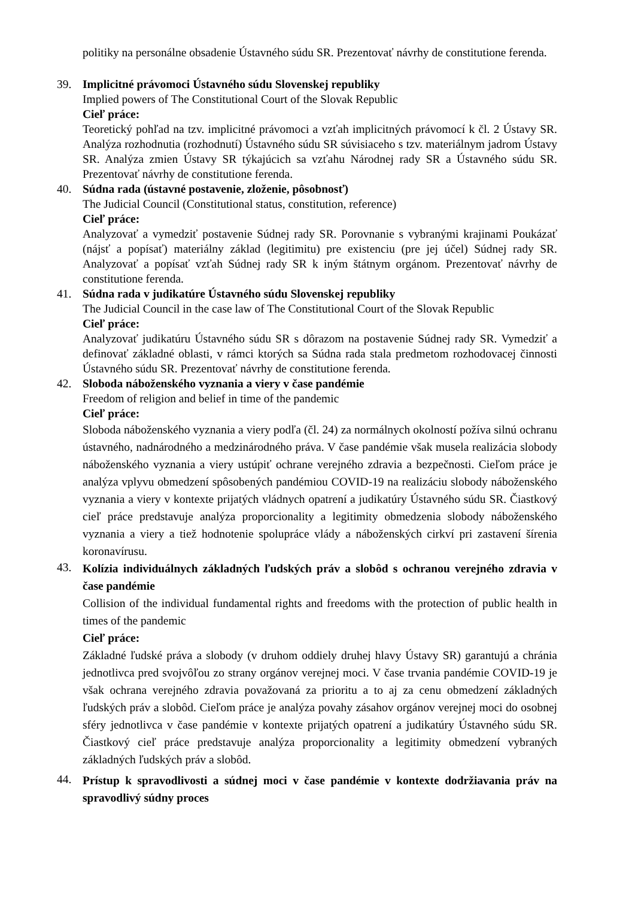politiky na personálne obsadenie Ústavného súdu SR. Prezentovať návrhy de constitutione ferenda.
39. Implicitné právomoci Ústavného súdu Slovenskej republiky
Implied powers of The Constitutional Court of the Slovak Republic
Cieľ práce:
Teoretický pohľad na tzv. implicitné právomoci a vzťah implicitných právomocí k čl. 2 Ústavy SR. Analýza rozhodnutia (rozhodnutí) Ústavného súdu SR súvisiaceho s tzv. materiálnym jadrom Ústavy SR. Analýza zmien Ústavy SR týkajúcich sa vzťahu Národnej rady SR a Ústavného súdu SR. Prezentovať návrhy de constitutione ferenda.
40. Súdna rada (ústavné postavenie, zloženie, pôsobnosť)
The Judicial Council (Constitutional status, constitution, reference)
Cieľ práce:
Analyzovať a vymedziť postavenie Súdnej rady SR. Porovnanie s vybranými krajinami Poukázať (nájsť a popísať) materiálny základ (legitimitu) pre existenciu (pre jej účel) Súdnej rady SR. Analyzovať a popísať vzťah Súdnej rady SR k iným štátnym orgánom. Prezentovať návrhy de constitutione ferenda.
41. Súdna rada v judikatúre Ústavného súdu Slovenskej republiky
The Judicial Council in the case law of The Constitutional Court of the Slovak Republic
Cieľ práce:
Analyzovať judikatúru Ústavného súdu SR s dôrazom na postavenie Súdnej rady SR. Vymedziť a definovať základné oblasti, v rámci ktorých sa Súdna rada stala predmetom rozhodovacej činnosti Ústavného súdu SR. Prezentovať návrhy de constitutione ferenda.
42. Sloboda náboženského vyznania a viery v čase pandémie
Freedom of religion and belief in time of the pandemic
Cieľ práce:
Sloboda náboženského vyznania a viery podľa (čl. 24) za normálnych okolností požíva silnú ochranu ústavného, nadnárodného a medzinárodného práva. V čase pandémie však musela realizácia slobody náboženského vyznania a viery ustúpiť ochrane verejného zdravia a bezpečnosti. Cieľom práce je analýza vplyvu obmedzení spôsobených pandémiou COVID-19 na realizáciu slobody náboženského vyznania a viery v kontexte prijatých vládnych opatrení a judikatúry Ústavného súdu SR. Čiastkový cieľ práce predstavuje analýza proporcionality a legitimity obmedzenia slobody náboženského vyznania a viery a tiež hodnotenie spolupráce vlády a náboženských cirkví pri zastavení šírenia koronavírusu.
43.
Kolízia individuálnych základných ľudských práv a slobôd s ochranou verejného zdravia v čase pandémie
Collision of the individual fundamental rights and freedoms with the protection of public health in times of the pandemic
Cieľ práce:
Základné ľudské práva a slobody (v druhom oddiely druhej hlavy Ústavy SR) garantujú a chránia jednotlivca pred svojvôľou zo strany orgánov verejnej moci. V čase trvania pandémie COVID-19 je však ochrana verejného zdravia považovaná za prioritu a to aj za cenu obmedzení základných ľudských práv a slobôd. Cieľom práce je analýza povahy zásahov orgánov verejnej moci do osobnej sféry jednotlivca v čase pandémie v kontexte prijatých opatrení a judikatúry Ústavného súdu SR. Čiastkový cieľ práce predstavuje analýza proporcionality a legitimity obmedzení vybraných základných ľudských práv a slobôd.
44.
Prístup k spravodlivosti a súdnej moci v čase pandémie v kontexte dodržiavania práv na spravodlivý súdny proces